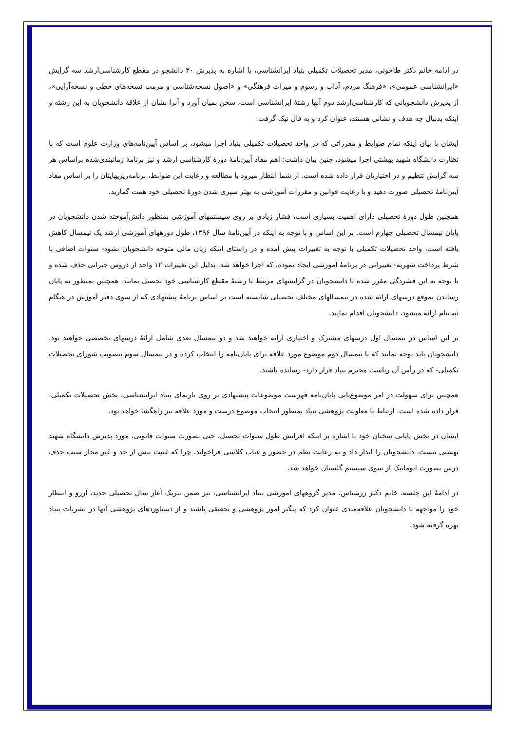در ادامه خانم دکتر طاحونی، مدیر تحصیلات تکمیلی بنیاد ایرانشناسی، با اشاره به پذیرش ۳۰ دانشجو در مقطع کارشناسی‌ارشد سه گرایش «ایرانشناسی عمومی»، «فرهنگ مردم، آداب و رسوم و میراث فرهنگی» و «اصول نسخه‌شناسی و مرمت نسخه‌های خطی و نسخه‌آرایی»، از پذیرش دانشجویانی که کارشناسی‌ارشد دوم آنها رشتهٔ ایرانشناسی است، سخن بمیان آورد و آنرا نشان از علاقهٔ دانشجویان به این رشته و اینکه بدنبال چه هدف و نشانی هستند، عنوان کرد و به فال نیک گرفت.
ایشان با بیان اینکه تمام ضوابط و مقرراتی که در واحد تحصیلات تکمیلی بنیاد اجرا میشود، بر اساس آیین‌نامه‌های وزارت علوم است که با نظارت دانشگاه شهید بهشتی اجرا میشود، چنین بیان داشت: اهم مفاد آیین‌نامهٔ دورهٔ کارشناسی ارشد و نیز برنامهٔ زمانبندی‌شده براساس هر سه گرایش تنظیم و در اختیارتان قرار داده شده است. از شما انتظار میرود با مطالعه و رعایت این ضوابط، برنامه‌ریزیهایتان را بر اساس مفاد آیین‌نامهٔ تحصیلی صورت دهید و با رعایت قوانین و مقررات آموزشی به بهتر سپری شدن دورهٔ تحصیلی خود همت گمارید.
همچنین طول دورهٔ تحصیلی دارای اهمیت بسیاری است، فشار زیادی بر روی سیستمهای آموزشی بمنظور دانش‌آموخته شدن دانشجویان در پایان نیمسال تحصیلی چهارم است. بر این اساس و با توجه به اینکه در آیین‌نامهٔ سال ۱۳۹۶، طول دورههای آموزشی ارشد یک نیمسال کاهش یافته است، واحد تحصیلات تکمیلی با توجه به تغییرات پیش آمده و در راستای اینکه زیان مالی متوجه دانشجویان نشود- سنوات اضافی با شرط پرداخت شهریه- تغییراتی در برنامهٔ آموزشی ایجاد نموده، که اجرا خواهد شد. بدلیل این تغییرات ۱۲ واحد از دروس جبرانی حذف شده و با توجه به این فشردگی مقرر شده تا دانشجویان در گرایشهای مرتبط با رشتهٔ مقطع کارشناسی خود تحصیل نمایند. همچنین بمنظور به پایان رساندن بموقع درسهای ارائه شده در نیمسالهای مختلف تحصیلی شایسته است بر اساس برنامهٔ پیشنهادی که از سوی دفتر آموزش در هنگام ثبت‌نام ارائه میشود، دانشجویان اقدام نمایند.
بر این اساس در نیمسال اول درسهای مشترک و اختیاری ارائه خواهند شد و دو نیمسال بعدی شامل ارائهٔ درسهای تخصصی خواهند بود. دانشجویان باید توجه نمایند که تا نیمسال دوم موضوع مورد علاقه برای پایان‌نامه را انتخاب کرده و در نیمسال سوم بتصویب شورای تحصیلات تکمیلی- که در رأس آن ریاست محترم بنیاد قرار دارد- رسانده باشند.
همچنین برای سهولت در امر موضوع‌یابی پایان‌نامه فهرست موضوعات پیشنهادی بر روی تارنمای بنیاد ایرانشناسی، بخش تحصیلات تکمیلی، قرار داده شده است. ارتباط با معاونت پژوهشی بنیاد بمنظور انتخاب موضوع درست و مورد علاقه نیز راهگشا خواهد بود.
ایشان در بخش پایانی سخنان خود با اشاره بر اینکه افزایش طول سنوات تحصیل، حتی بصورت سنوات قانونی، مورد پذیرش دانشگاه شهید بهشتی نیست، دانشجویان را انذار داد و به رعایت نظم در حضور و غیاب کلاسی فراخواند، چرا که غیبت بیش از حد و غیر مجاز سبب حذف درس بصورت اتوماتیک از سوی سیستم گلستان خواهد شد.
در ادامهٔ این جلسه، خانم دکتر زرشناس، مدیر گروههای آموزشی بنیاد ایرانشناسی، نیز ضمن تبریک آغاز سال تحصیلی جدید، آرزو و انتظار خود را مواجهه با دانشجویان علاقه‌مندی عنوان کرد که پیگیر امور پژوهشی و تحقیقی باشند و از دستاوردهای پژوهشی آنها در نشریات بنیاد بهره گرفته شود.